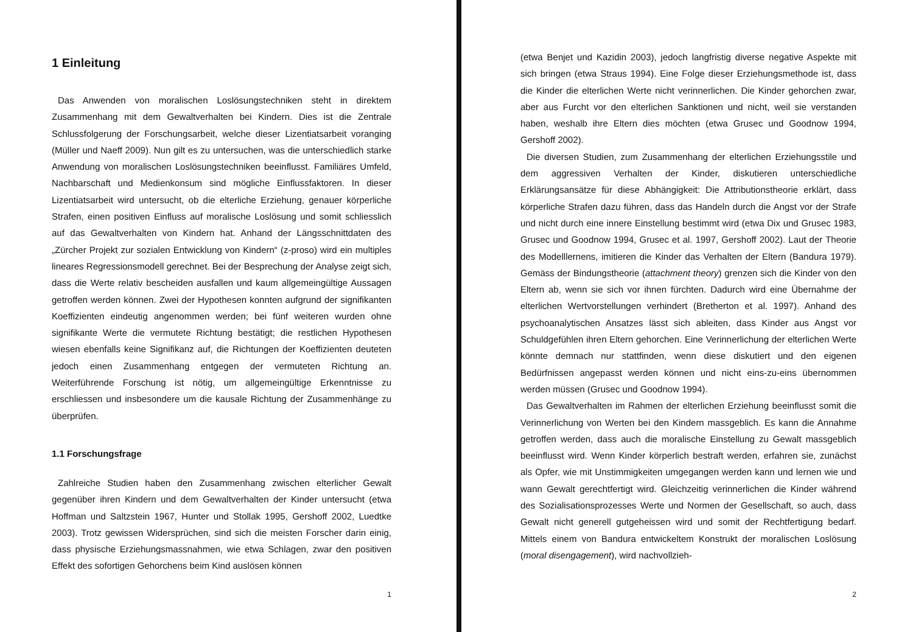1 Einleitung
Das Anwenden von moralischen Loslösungstechniken steht in direktem Zusammenhang mit dem Gewaltverhalten bei Kindern. Dies ist die Zentrale Schlussfolgerung der Forschungsarbeit, welche dieser Lizentiatsarbeit voranging (Müller und Naeff 2009). Nun gilt es zu untersuchen, was die unterschiedlich starke Anwendung von moralischen Loslösungstechniken beeinflusst. Familiäres Umfeld, Nachbarschaft und Medienkonsum sind mögliche Einflussfaktoren. In dieser Lizentiatsarbeit wird untersucht, ob die elterliche Erziehung, genauer körperliche Strafen, einen positiven Einfluss auf moralische Loslösung und somit schliesslich auf das Gewaltverhalten von Kindern hat. Anhand der Längsschnittdaten des „Zürcher Projekt zur sozialen Entwicklung von Kindern“ (z-proso) wird ein multiples lineares Regressionsmodell gerechnet. Bei der Besprechung der Analyse zeigt sich, dass die Werte relativ bescheiden ausfallen und kaum allgemeingültige Aussagen getroffen werden können. Zwei der Hypothesen konnten aufgrund der signifikanten Koeffizienten eindeutig angenommen werden; bei fünf weiteren wurden ohne signifikante Werte die vermutete Richtung bestätigt; die restlichen Hypothesen wiesen ebenfalls keine Signifikanz auf, die Richtungen der Koeffizienten deuteten jedoch einen Zusammenhang entgegen der vermuteten Richtung an. Weiterführende Forschung ist nötig, um allgemeingültige Erkenntnisse zu erschliessen und insbesondere um die kausale Richtung der Zusammenhänge zu überprüfen.
1.1 Forschungsfrage
Zahlreiche Studien haben den Zusammenhang zwischen elterlicher Gewalt gegenüber ihren Kindern und dem Gewaltverhalten der Kinder untersucht (etwa Hoffman und Saltzstein 1967, Hunter und Stollak 1995, Gershoff 2002, Luedtke 2003). Trotz gewissen Widersprüchen, sind sich die meisten Forscher darin einig, dass physische Erziehungsmassnahmen, wie etwa Schlagen, zwar den positiven Effekt des sofortigen Gehorchens beim Kind auslösen können
1
(etwa Benjet und Kazidin 2003), jedoch langfristig diverse negative Aspekte mit sich bringen (etwa Straus 1994). Eine Folge dieser Erziehungsmethode ist, dass die Kinder die elterlichen Werte nicht verinnerlichen. Die Kinder gehorchen zwar, aber aus Furcht vor den elterlichen Sanktionen und nicht, weil sie verstanden haben, weshalb ihre Eltern dies möchten (etwa Grusec und Goodnow 1994, Gershoff 2002).
Die diversen Studien, zum Zusammenhang der elterlichen Erziehungsstile und dem aggressiven Verhalten der Kinder, diskutieren unterschiedliche Erklärungsansätze für diese Abhängigkeit: Die Attributionstheorie erklärt, dass körperliche Strafen dazu führen, dass das Handeln durch die Angst vor der Strafe und nicht durch eine innere Einstellung bestimmt wird (etwa Dix und Grusec 1983, Grusec und Goodnow 1994, Grusec et al. 1997, Gershoff 2002). Laut der Theorie des Modelllernens, imitieren die Kinder das Verhalten der Eltern (Bandura 1979). Gemäss der Bindungstheorie (attachment theory) grenzen sich die Kinder von den Eltern ab, wenn sie sich vor ihnen fürchten. Dadurch wird eine Übernahme der elterlichen Wertvorstellungen verhindert (Bretherton et al. 1997). Anhand des psychoanalytischen Ansatzes lässt sich ableiten, dass Kinder aus Angst vor Schuldgefühlen ihren Eltern gehorchen. Eine Verinnerlichung der elterlichen Werte könnte demnach nur stattfinden, wenn diese diskutiert und den eigenen Bedürfnissen angepasst werden können und nicht eins-zu-eins übernommen werden müssen (Grusec und Goodnow 1994).
Das Gewaltverhalten im Rahmen der elterlichen Erziehung beeinflusst somit die Verinnerlichung von Werten bei den Kindern massgeblich. Es kann die Annahme getroffen werden, dass auch die moralische Einstellung zu Gewalt massgeblich beeinflusst wird. Wenn Kinder körperlich bestraft werden, erfahren sie, zunächst als Opfer, wie mit Unstimmigkeiten umgegangen werden kann und lernen wie und wann Gewalt gerechtfertigt wird. Gleichzeitig verinnerlichen die Kinder während des Sozialisationsprozesses Werte und Normen der Gesellschaft, so auch, dass Gewalt nicht generell gutgeheissen wird und somit der Rechtfertigung bedarf. Mittels einem von Bandura entwickeltem Konstrukt der moralischen Loslösung (moral disengagement), wird nachvollzieh-
2